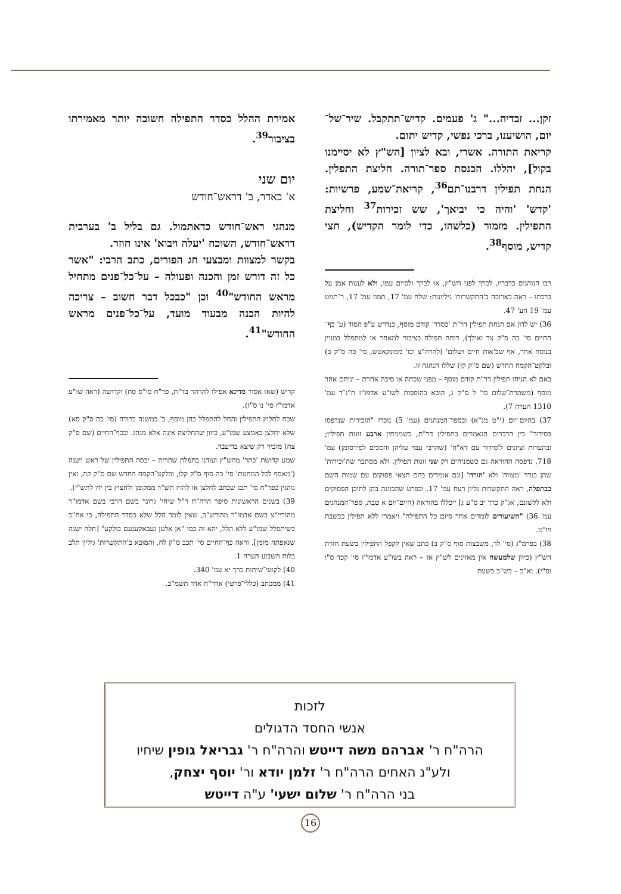זקן... זבדיה..." ג' פעמים. קדיש־תתקבל. שיר־של־יום, הושיענו, ברכי נפשי, קדיש יתום.
קריאת התורה. אשרי, ובא לציון [הש"ץ לא יסיימנו בקול], יהללו. הכנסת ספר־תורה. חליצת התפלין. הנחת תפילין דרבנו־תם<sup>36</sup>, קריאת־שמע, פרשיות: 'קדש' 'והיה כי יביאך', שש זכירות<sup>37</sup> וחליצת התפילין. מזמור (כלשהו, כדי לומר הקדיש), חצי קדיש, מוסף<sup>38</sup>.
רבו הנוהגים כדבריו, לברך לפני הש"ץ, או לברך ולסיים עמו, ולא לענות אמן על ברכתו – ראה בארוכה ב'התקשרות' גיליונות: שלח עמ' 17, תמוז עמ' 17, ר־תמט עמ' 19 הע' 47.
36) יש לדון אם הנחת תפילין דר"ת 'כסדר' קודם מוסף, כנדרש ע"פ הסוד (ע' כף־החיים סי' כה ס"ק צד ואילך), דוחה תפילה בציבור למאחר או למתפלל במניין בנוסח אחר, אף שב'אות חיים ושלום' (להרה"צ וכו' ממונקאטש, סי' כה ס"ק ב) ובלקט־הקמח החדש (שם ס"ק קז) שללו הנהגה זו.
באם לא הניחו תפילין דר"ת קודם מוסף – מפני שכחה או סיבה אחרת – יניחם אחר מוסף (משמרת־שלום סי' ל ס"ק ג, הובא בהוספות לשו"ע אדמו"ז ח"ג־ד עמ' 1310 הערה 7).
37) בהיום־יום (י"ט מנ"א) ובספר־המנהגים (עמ' 5) נזכרו "הזכירות שנדפסו בסידור" בין הדברים הנאמרים בתפילין דר"ת, כשמניחין ארבע זוגות תפילין; ובהערות וציונים ל'סידור עם דא"ח' (שהרבי עבר עליהן והסכים לפירסומן) עמ' 718, נדפסה ההוראה גם כשמניחים רק שני זוגות תפילין. ולא מסתבר שה'זכירות' שהן בגדר 'מצווה' ולא 'תורה' [וגם אומרים בהם חצאי פסוקים עם שמות השם כבתפלה, ראה התקשרות גליון רעח עמ' 17. ובפרט שהכוונה בהן לתוכן הפסוקים ולא ללשונם, אג"ק כרך יב ס"ע ג] ייכללו בהוראה (היום־יום א טבת, ספר־המנהגים עמ' 36) "השיעורים לומדים אחר סיום כל התפילה" ויאמרו ללא תפילין כבשבת ויו"ט.
38) בפרמ"ג (סי' לד, משבצות סוף ס"ק ב) כתב שאין לקפל התפילין בשעת חזרת הש"ץ (כיוון שלמעשה אין מאזינים לש"ץ אז – ראה בשו"ע אדמו"ז סי' קכד ס"ו וס"י). וא"כ – כש"כ בשעת
אמירת ההלל כסדר התפילה חשובה יותר מאמירתו בציבור<sup>39</sup>.
יום שני
א' באדר, ב' דראש־חודש
מנהגי ראש־חודש כדאתמול. גם בליל ב' בערבית דראש־חודש, השוכח 'יעלה ויבוא' אינו חוזר.
בקשר למצוות ומבצעי חג הפורים, כתב הרבי: "אשר כל זה דורש זמן והכנה ופעולה – על־כל־פנים מתחיל מראש החודש"<sup>40</sup> וכן "כבכל דבר חשוב – צריכה להיות הכנה מבעוד מועד, על־כל־פנים מראש החודש"<sup>41</sup>.
קדיש (שאז אסור מדינא אפילו להרהר בד"ת, פר"ח סו"ס סח) וקדושה (ראה שו"ע אדמו"ז סי' נו ס"ז).
שכח לחלוץ התפילין והחל להתפלל בהן מוסף, כ' במשנה ברורה (סי' כה ס"ק סא) שלא יחלצן באמצע שמו"ע, כיוון שהחליצה אינה אלא מנהג. ובכף־החיים (שם ס"ק צח) מזכיר רק שיצא בדיעבד.
שמע קדושת 'כתר' מהש"ץ ועודנו בתפלת שחרית – יכסה התפילין־של־ראש ויענה ('מאסף לכל המחנות' סי' כה סוף ס"ק קלו, ובלקט־הקמח החדש שם ס"ק קה, ואין נוהגין כפר"ח סי' תכג שכתב לחלצן או להזיז תש"ר ממקומן ולחצוץ בין ידו לתש"י).
39) בשנים הראשונות סיפר הרה"ח ר"ל שיחי' גרונר בשם הרבי בשם אדמו"ר מהוריי"צ בשם אדמו"ר מהורש"ב, שאין לומר הלל שלא כסדר התפילה, כי אח"כ כשיתפלל שמו"ע ללא הלל, יהא זה כמו "אן אלטן געבאקענעם בולקע" [חלה ישנה שנאפתה מזמן]. וראה כף־החיים סי' תכב ס"ק לח, והמובא ב'התקשרות' גיליון תלב בלוח השבוע הערה 1.
40) לקוטי־שיחות כרך יא עמ' 340.
41) ממכתב (כללי־פרטי) אדר"ח אדר תשמ"ב.
לזכות
אנשי החסד הדגולים
הרה"ח ר' אברהם משה דייטש והרה"ח ר' גבריאל גופין שיחיו
ולע"נ האחים הרה"ח ר' זלמן יודא ור' יוסף יצחק,
בני הרה"ח ר' שלום ישעי' ע"ה דייטש
16